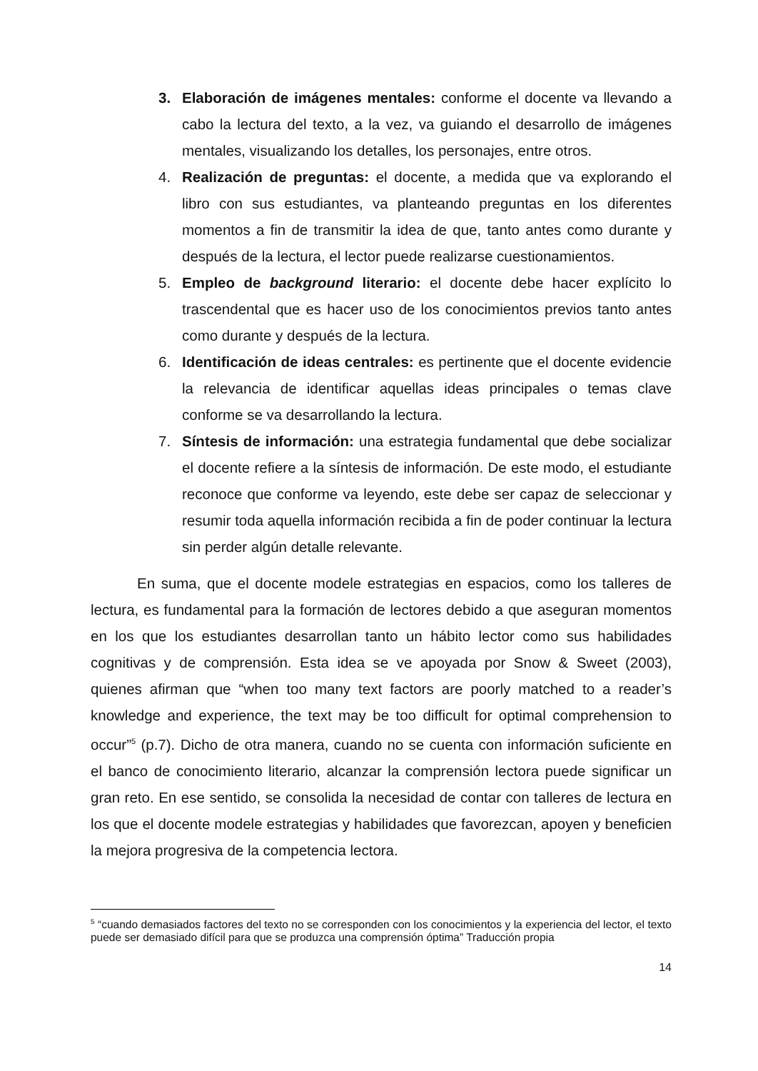3. Elaboración de imágenes mentales: conforme el docente va llevando a cabo la lectura del texto, a la vez, va guiando el desarrollo de imágenes mentales, visualizando los detalles, los personajes, entre otros.
4. Realización de preguntas: el docente, a medida que va explorando el libro con sus estudiantes, va planteando preguntas en los diferentes momentos a fin de transmitir la idea de que, tanto antes como durante y después de la lectura, el lector puede realizarse cuestionamientos.
5. Empleo de background literario: el docente debe hacer explícito lo trascendental que es hacer uso de los conocimientos previos tanto antes como durante y después de la lectura.
6. Identificación de ideas centrales: es pertinente que el docente evidencie la relevancia de identificar aquellas ideas principales o temas clave conforme se va desarrollando la lectura.
7. Síntesis de información: una estrategia fundamental que debe socializar el docente refiere a la síntesis de información. De este modo, el estudiante reconoce que conforme va leyendo, este debe ser capaz de seleccionar y resumir toda aquella información recibida a fin de poder continuar la lectura sin perder algún detalle relevante.
En suma, que el docente modele estrategias en espacios, como los talleres de lectura, es fundamental para la formación de lectores debido a que aseguran momentos en los que los estudiantes desarrollan tanto un hábito lector como sus habilidades cognitivas y de comprensión. Esta idea se ve apoyada por Snow & Sweet (2003), quienes afirman que “when too many text factors are poorly matched to a reader’s knowledge and experience, the text may be too difficult for optimal comprehension to occur”<sup>5</sup> (p.7). Dicho de otra manera, cuando no se cuenta con información suficiente en el banco de conocimiento literario, alcanzar la comprensión lectora puede significar un gran reto. En ese sentido, se consolida la necesidad de contar con talleres de lectura en los que el docente modele estrategias y habilidades que favorezcan, apoyen y beneficien la mejora progresiva de la competencia lectora.
<sup>5</sup> “cuando demasiados factores del texto no se corresponden con los conocimientos y la experiencia del lector, el texto puede ser demasiado difícil para que se produzca una comprensión óptima” Traducción propia
14